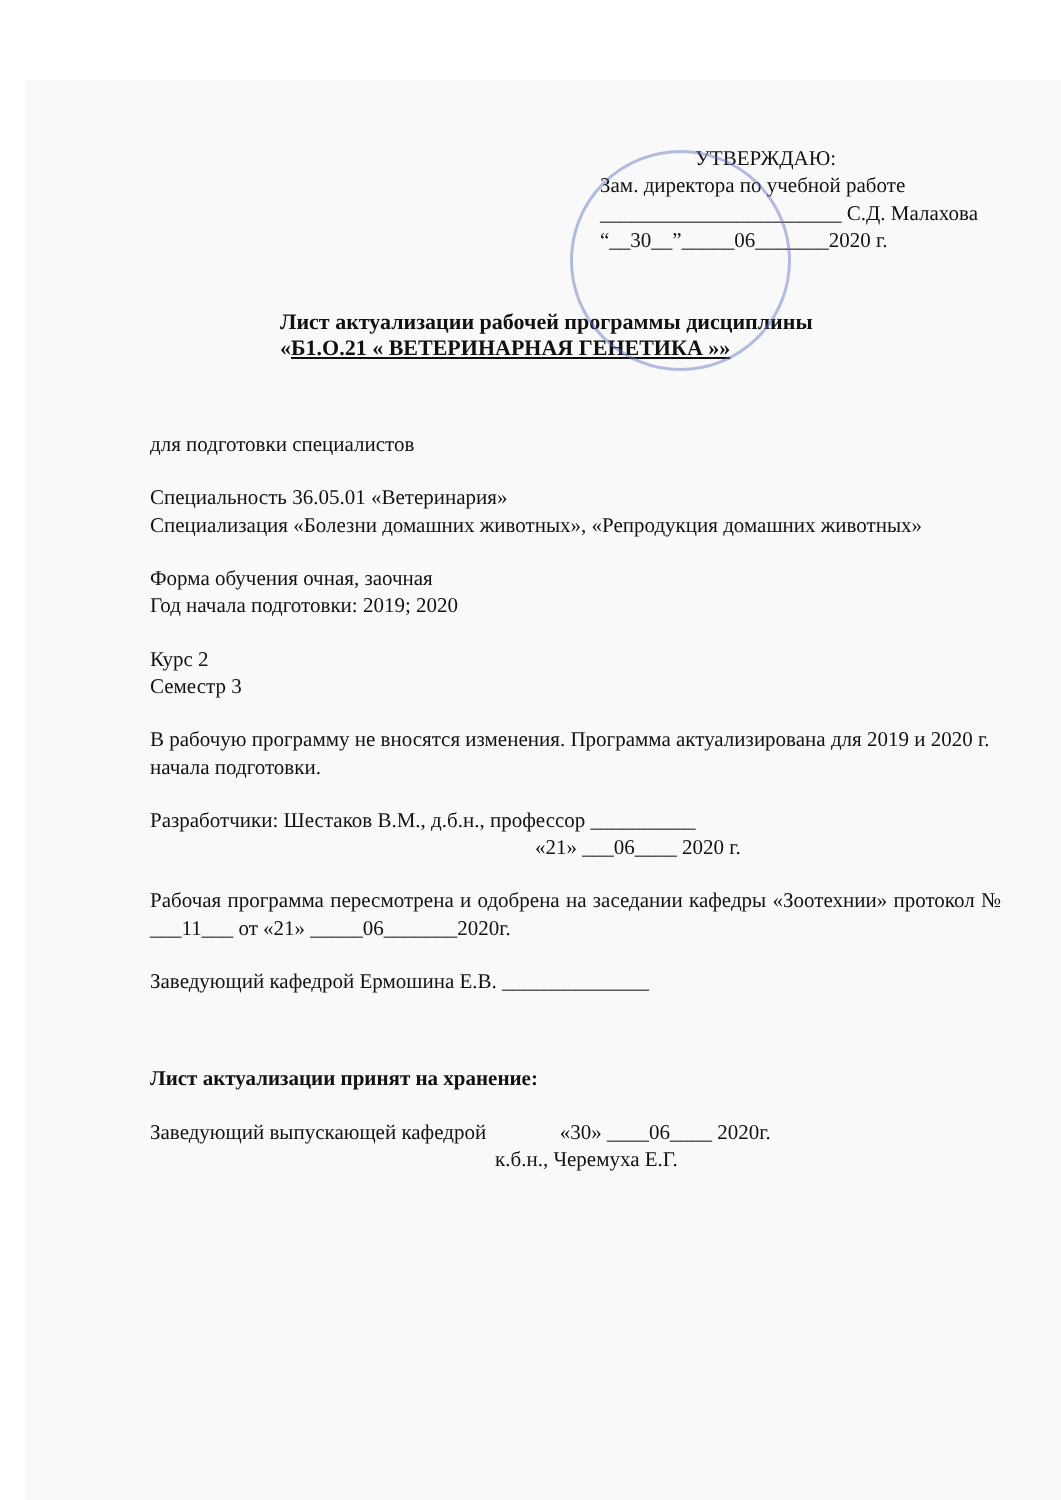УТВЕРЖДАЮ:
Зам. директора по учебной работе
_______________________ С.Д. Малахова
“__30__”_____06_______2020 г.
Лист актуализации рабочей программы дисциплины
«Б1.О.21 « ВЕТЕРИНАРНАЯ ГЕНЕТИКА »»
для подготовки специалистов
Специальность 36.05.01 «Ветеринария»
Специализация «Болезни домашних животных», «Репродукция домашних животных»
Форма обучения очная, заочная
Год начала подготовки: 2019; 2020
Курс 2
Семестр 3
В рабочую программу не вносятся изменения. Программа актуализирована для 2019 и 2020 г. начала подготовки.
Разработчики: Шестаков В.М., д.б.н., профессор __________
«21» ___06____ 2020 г.
Рабочая программа пересмотрена и одобрена на заседании кафедры «Зоотехнии» протокол № ___11___ от «21» _____06_______2020г.
Заведующий кафедрой Ермошина Е.В. ______________
Лист актуализации принят на хранение:
Заведующий выпускающей кафедрой «30» ____06____ 2020г.
к.б.н., Черемуха Е.Г.